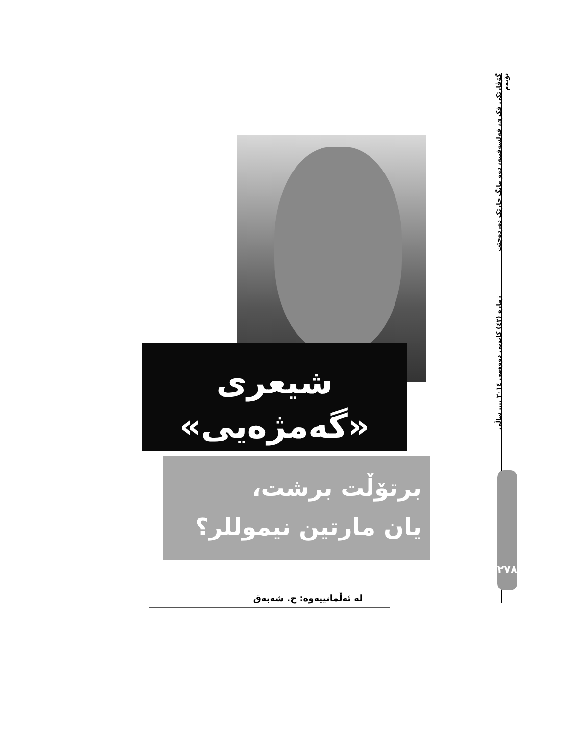شیعری
«گەمژەیی»
برتۆڵت برشت،
یان مارتین نیموللر؟
لە ئەڵمانییەوە: ح. شەبەق
گۆڤارێکی فکری، فەلسەفییە، دوو مانگ جارێک دەردەچێت ژمارە (٤٢) كانونی دووەمی ٢٠١٤ .... ساڵی نۆیەم
٢٧٨